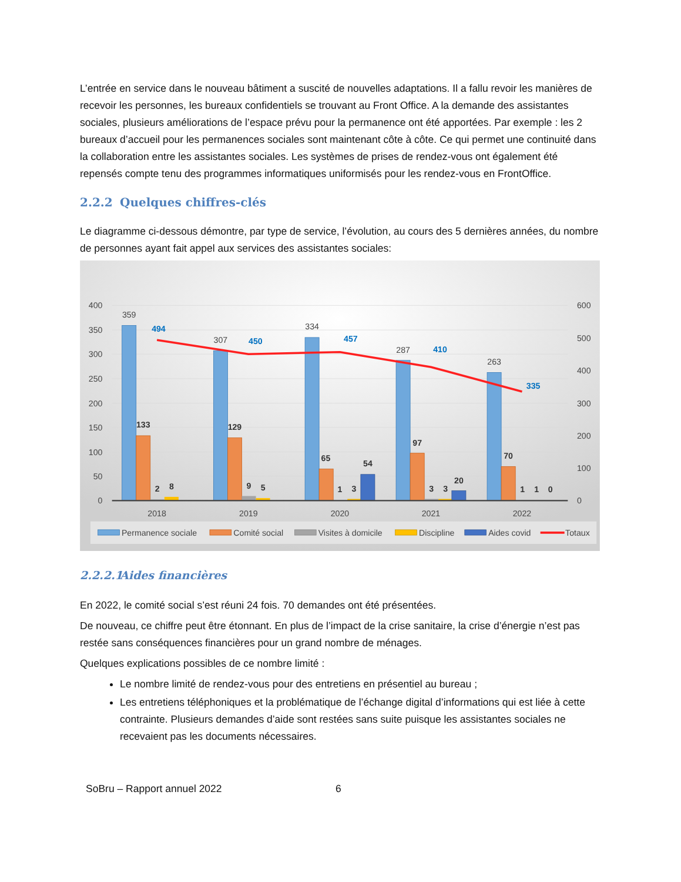L’entrée en service dans le nouveau bâtiment a suscité de nouvelles adaptations. Il a fallu revoir les manières de recevoir les personnes, les bureaux confidentiels se trouvant au Front Office. A la demande des assistantes sociales, plusieurs améliorations de l’espace prévu pour la permanence ont été apportées. Par exemple : les 2 bureaux d’accueil pour les permanences sociales sont maintenant côte à côte. Ce qui permet une continuité dans la collaboration entre les assistantes sociales. Les systèmes de prises de rendez-vous ont également été repensés compte tenu des programmes informatiques uniformisés pour les rendez-vous en FrontOffice.
2.2.2 Quelques chiffres-clés
Le diagramme ci-dessous démontre, par type de service, l’évolution, au cours des 5 dernières années, du nombre de personnes ayant fait appel aux services des assistantes sociales:
400
350
300
250
200
150
100
50
0
600
500
400
300
200
100
0
359
307
334
287
263
2018
2019
2020
2021
2022
133
129
65
97
70
2
8
9
5
1
3
54
3
3
20
1
1
0
494
450
457
410
335
Permanence sociale
Comité social
Visites à domicile
Discipline
Aides covid
Totaux
2.2.2.1 Aides financières
En 2022, le comité social s’est réuni 24 fois. 70 demandes ont été présentées.
De nouveau, ce chiffre peut être étonnant. En plus de l’impact de la crise sanitaire, la crise d’énergie n’est pas restée sans conséquences financières pour un grand nombre de ménages.
Quelques explications possibles de ce nombre limité :
Le nombre limité de rendez-vous pour des entretiens en présentiel au bureau ;
Les entretiens téléphoniques et la problématique de l’échange digital d’informations qui est liée à cette contrainte. Plusieurs demandes d’aide sont restées sans suite puisque les assistantes sociales ne recevaient pas les documents nécessaires.
SoBru – Rapport annuel 2022 6